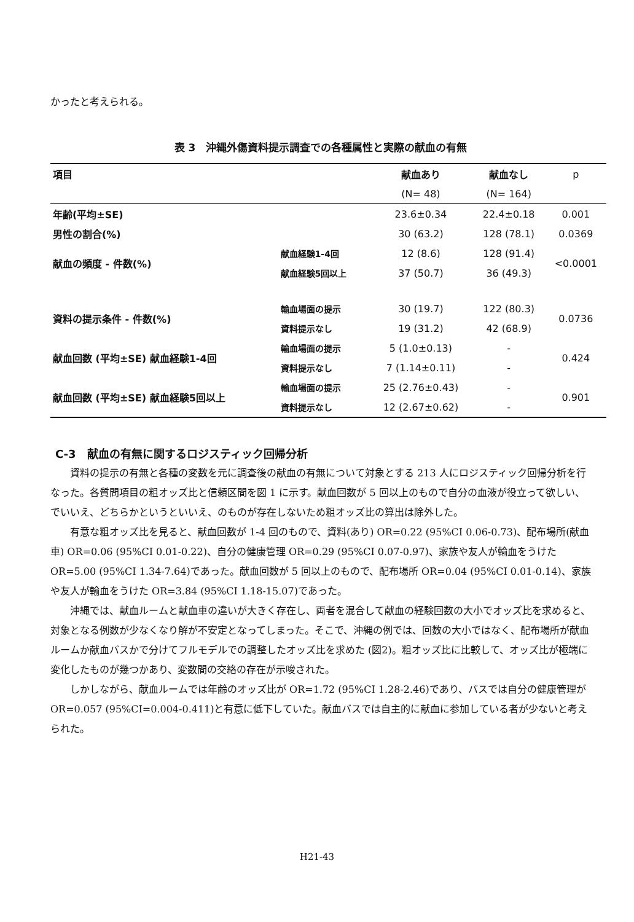かったと考えられる。
表 3　沖縄外傷資料提示調査での各種属性と実際の献血の有無
| 項目 | | 献血あり | 献血なし | p |
| | | (N= 48) | (N= 164) | |
| 年齢(平均±SE) | | 23.6±0.34 | 22.4±0.18 | 0.001 |
| 男性の割合(%) | | 30 (63.2) | 128 (78.1) | 0.0369 |
| 献血の頻度 - 件数(%) | 献血経験1-4回 | 12 (8.6) | 128 (91.4) | <0.0001 |
| | 献血経験5回以上 | 37 (50.7) | 36 (49.3) | |
| 資料の提示条件 - 件数(%) | 輸血場面の提示 | 30 (19.7) | 122 (80.3) | 0.0736 |
| | 資料提示なし | 19 (31.2) | 42 (68.9) | |
| 献血回数 (平均±SE) 献血経験1-4回 | 輸血場面の提示 | 5 (1.0±0.13) | - | 0.424 |
| | 資料提示なし | 7 (1.14±0.11) | - | |
| 献血回数 (平均±SE) 献血経験5回以上 | 輸血場面の提示 | 25 (2.76±0.43) | - | 0.901 |
| | 資料提示なし | 12 (2.67±0.62) | - | |
C-3　献血の有無に関するロジスティック回帰分析
資料の提示の有無と各種の変数を元に調査後の献血の有無について対象とする 213 人にロジスティック回帰分析を行なった。各質問項目の粗オッズ比と信頼区間を図 1 に示す。献血回数が 5 回以上のもので自分の血液が役立って欲しい、でいいえ、どちらかというといいえ、のものが存在しないため粗オッズ比の算出は除外した。
有意な粗オッズ比を見ると、献血回数が 1-4 回のもので、資料(あり) OR=0.22 (95%CI 0.06-0.73)、配布場所(献血車) OR=0.06 (95%CI 0.01-0.22)、自分の健康管理 OR=0.29 (95%CI 0.07-0.97)、家族や友人が輸血をうけた OR=5.00 (95%CI 1.34-7.64)であった。献血回数が 5 回以上のもので、配布場所 OR=0.04 (95%CI 0.01-0.14)、家族や友人が輸血をうけた OR=3.84 (95%CI 1.18-15.07)であった。
沖縄では、献血ルームと献血車の違いが大きく存在し、両者を混合して献血の経験回数の大小でオッズ比を求めると、対象となる例数が少なくなり解が不安定となってしまった。そこで、沖縄の例では、回数の大小ではなく、配布場所が献血ルームか献血バスかで分けてフルモデルでの調整したオッズ比を求めた (図2)。粗オッズ比に比較して、オッズ比が極端に変化したものが幾つかあり、変数間の交絡の存在が示唆された。
しかしながら、献血ルームでは年齢のオッズ比が OR=1.72 (95%CI 1.28-2.46)であり、バスでは自分の健康管理が OR=0.057 (95%CI=0.004-0.411)と有意に低下していた。献血バスでは自主的に献血に参加している者が少ないと考えられた。
H21-43